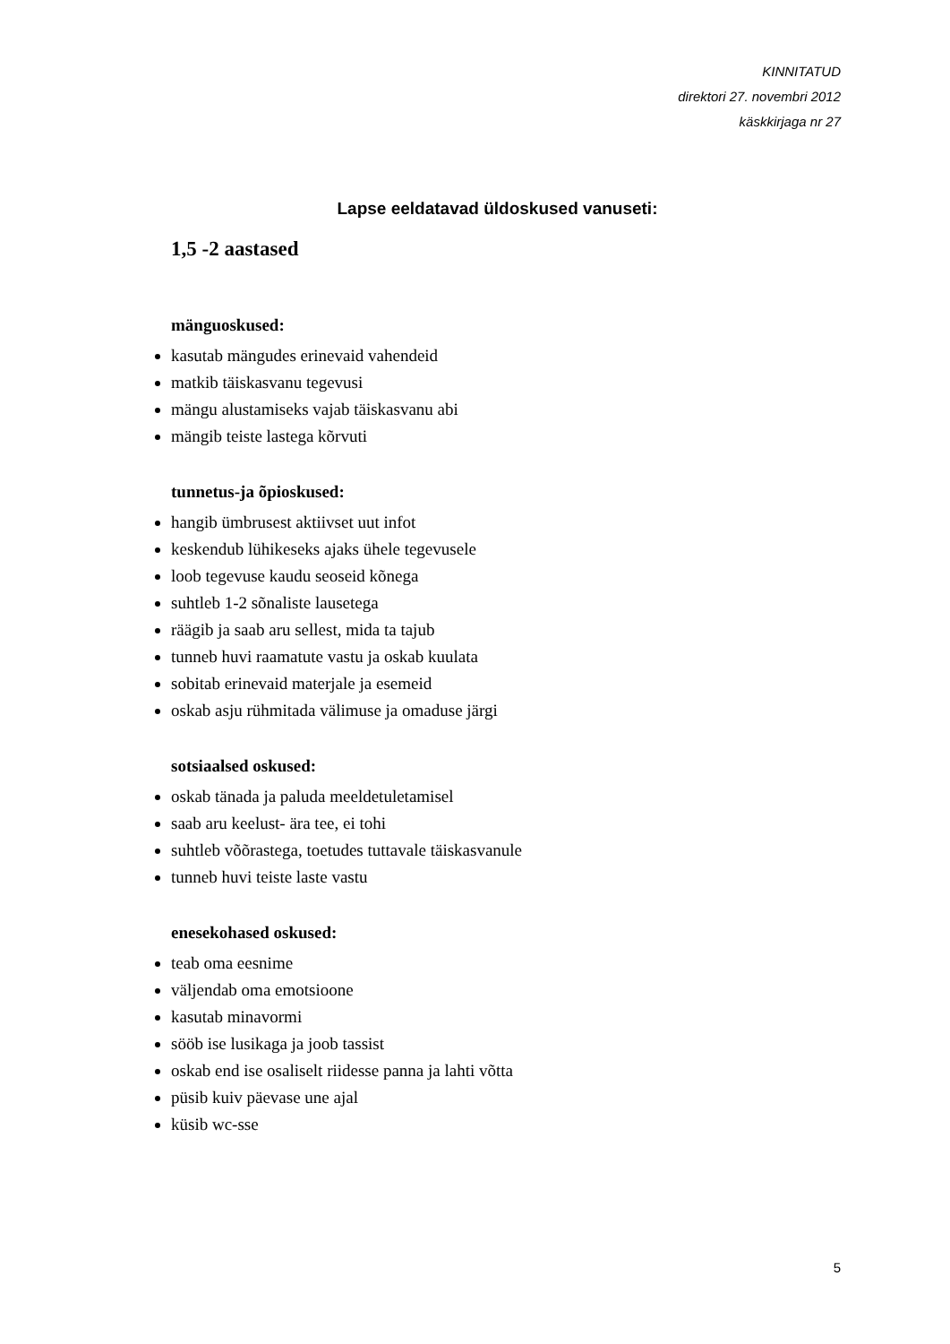KINNITATUD
direktori 27. novembri 2012
käskkirjaga nr 27
Lapse eeldatavad üldoskused vanuseti:
1,5 -2 aastased
mänguoskused:
kasutab mängudes erinevaid vahendeid
matkib täiskasvanu tegevusi
mängu alustamiseks vajab täiskasvanu abi
mängib teiste lastega kõrvuti
tunnetus-ja õpioskused:
hangib ümbrusest aktiivset uut infot
keskendub lühikeseks ajaks ühele tegevusele
loob tegevuse kaudu seoseid kõnega
suhtleb 1-2 sõnaliste lausetega
räägib ja saab aru sellest, mida ta tajub
tunneb huvi raamatute vastu ja oskab kuulata
sobitab erinevaid materjale ja esemeid
oskab asju rühmitada välimuse ja omaduse järgi
sotsiaalsed oskused:
oskab tänada ja paluda meeldetuletamisel
saab aru keelust- ära tee, ei tohi
suhtleb võõrastega, toetudes tuttavale täiskasvanule
tunneb huvi teiste laste vastu
enesekohased oskused:
teab oma eesnime
väljendab oma emotsioone
kasutab minavormi
sööb ise lusikaga ja joob tassist
oskab end ise osaliselt riidesse panna ja lahti võtta
püsib kuiv päevase une ajal
küsib wc-sse
5